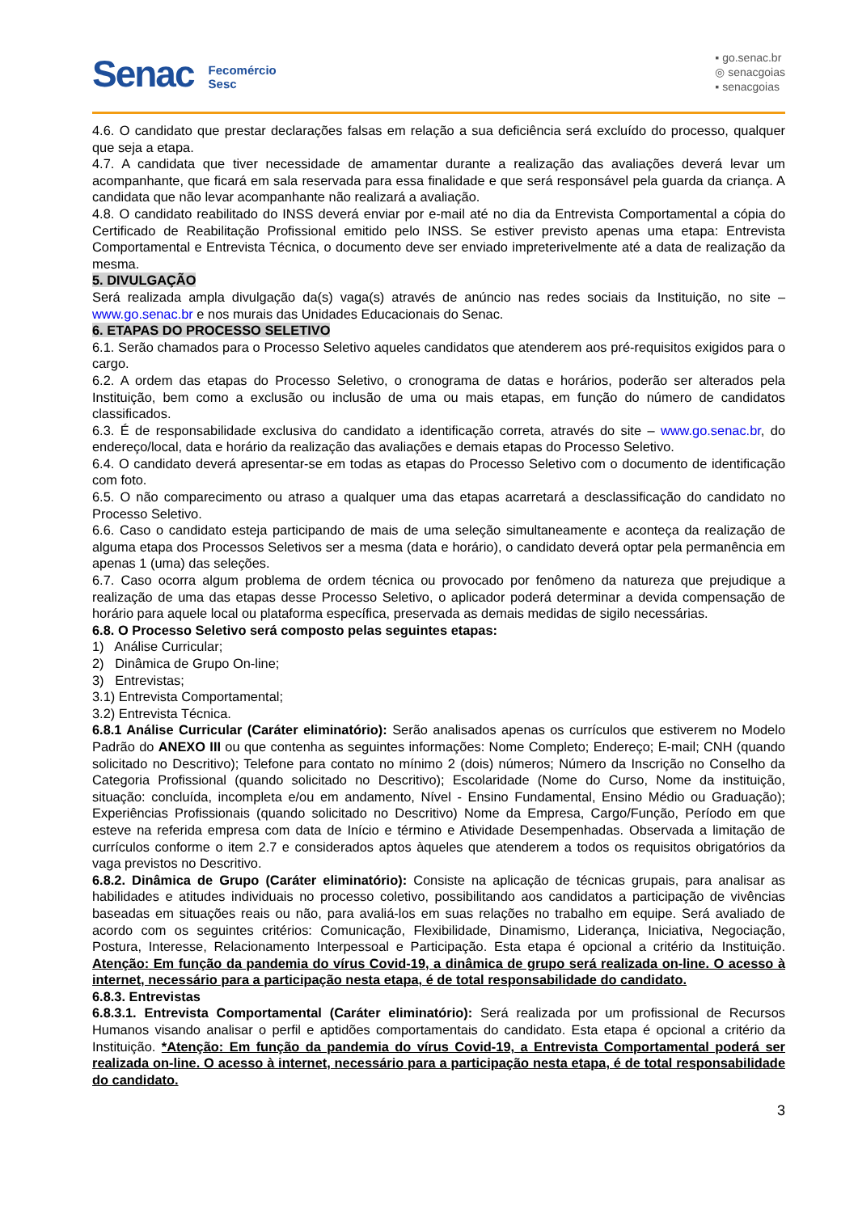Senac Fecomércio
Sesc
▪ go.senac.br
◎ senacgoias
▪ senacgoias
4.6. O candidato que prestar declarações falsas em relação a sua deficiência será excluído do processo, qualquer que seja a etapa.
4.7. A candidata que tiver necessidade de amamentar durante a realização das avaliações deverá levar um acompanhante, que ficará em sala reservada para essa finalidade e que será responsável pela guarda da criança. A candidata que não levar acompanhante não realizará a avaliação.
4.8. O candidato reabilitado do INSS deverá enviar por e-mail até no dia da Entrevista Comportamental a cópia do Certificado de Reabilitação Profissional emitido pelo INSS. Se estiver previsto apenas uma etapa: Entrevista Comportamental e Entrevista Técnica, o documento deve ser enviado impreterivelmente até a data de realização da mesma.
5. DIVULGAÇÃO
Será realizada ampla divulgação da(s) vaga(s) através de anúncio nas redes sociais da Instituição, no site – www.go.senac.br e nos murais das Unidades Educacionais do Senac.
6. ETAPAS DO PROCESSO SELETIVO
6.1. Serão chamados para o Processo Seletivo aqueles candidatos que atenderem aos pré-requisitos exigidos para o cargo.
6.2. A ordem das etapas do Processo Seletivo, o cronograma de datas e horários, poderão ser alterados pela Instituição, bem como a exclusão ou inclusão de uma ou mais etapas, em função do número de candidatos classificados.
6.3. É de responsabilidade exclusiva do candidato a identificação correta, através do site – www.go.senac.br, do endereço/local, data e horário da realização das avaliações e demais etapas do Processo Seletivo.
6.4. O candidato deverá apresentar-se em todas as etapas do Processo Seletivo com o documento de identificação com foto.
6.5. O não comparecimento ou atraso a qualquer uma das etapas acarretará a desclassificação do candidato no Processo Seletivo.
6.6. Caso o candidato esteja participando de mais de uma seleção simultaneamente e aconteça da realização de alguma etapa dos Processos Seletivos ser a mesma (data e horário), o candidato deverá optar pela permanência em apenas 1 (uma) das seleções.
6.7. Caso ocorra algum problema de ordem técnica ou provocado por fenômeno da natureza que prejudique a realização de uma das etapas desse Processo Seletivo, o aplicador poderá determinar a devida compensação de horário para aquele local ou plataforma específica, preservada as demais medidas de sigilo necessárias.
6.8. O Processo Seletivo será composto pelas seguintes etapas:
1) Análise Curricular;
2) Dinâmica de Grupo On-line;
3) Entrevistas;
3.1) Entrevista Comportamental;
3.2) Entrevista Técnica.
6.8.1 Análise Curricular (Caráter eliminatório): Serão analisados apenas os currículos que estiverem no Modelo Padrão do ANEXO III ou que contenha as seguintes informações: Nome Completo; Endereço; E-mail; CNH (quando solicitado no Descritivo); Telefone para contato no mínimo 2 (dois) números; Número da Inscrição no Conselho da Categoria Profissional (quando solicitado no Descritivo); Escolaridade (Nome do Curso, Nome da instituição, situação: concluída, incompleta e/ou em andamento, Nível - Ensino Fundamental, Ensino Médio ou Graduação); Experiências Profissionais (quando solicitado no Descritivo) Nome da Empresa, Cargo/Função, Período em que esteve na referida empresa com data de Início e término e Atividade Desempenhadas. Observada a limitação de currículos conforme o item 2.7 e considerados aptos àqueles que atenderem a todos os requisitos obrigatórios da vaga previstos no Descritivo.
6.8.2. Dinâmica de Grupo (Caráter eliminatório): Consiste na aplicação de técnicas grupais, para analisar as habilidades e atitudes individuais no processo coletivo, possibilitando aos candidatos a participação de vivências baseadas em situações reais ou não, para avaliá-los em suas relações no trabalho em equipe. Será avaliado de acordo com os seguintes critérios: Comunicação, Flexibilidade, Dinamismo, Liderança, Iniciativa, Negociação, Postura, Interesse, Relacionamento Interpessoal e Participação. Esta etapa é opcional a critério da Instituição. Atenção: Em função da pandemia do vírus Covid-19, a dinâmica de grupo será realizada on-line. O acesso à internet, necessário para a participação nesta etapa, é de total responsabilidade do candidato.
6.8.3. Entrevistas
6.8.3.1. Entrevista Comportamental (Caráter eliminatório): Será realizada por um profissional de Recursos Humanos visando analisar o perfil e aptidões comportamentais do candidato. Esta etapa é opcional a critério da Instituição. *Atenção: Em função da pandemia do vírus Covid-19, a Entrevista Comportamental poderá ser realizada on-line. O acesso à internet, necessário para a participação nesta etapa, é de total responsabilidade do candidato.
3